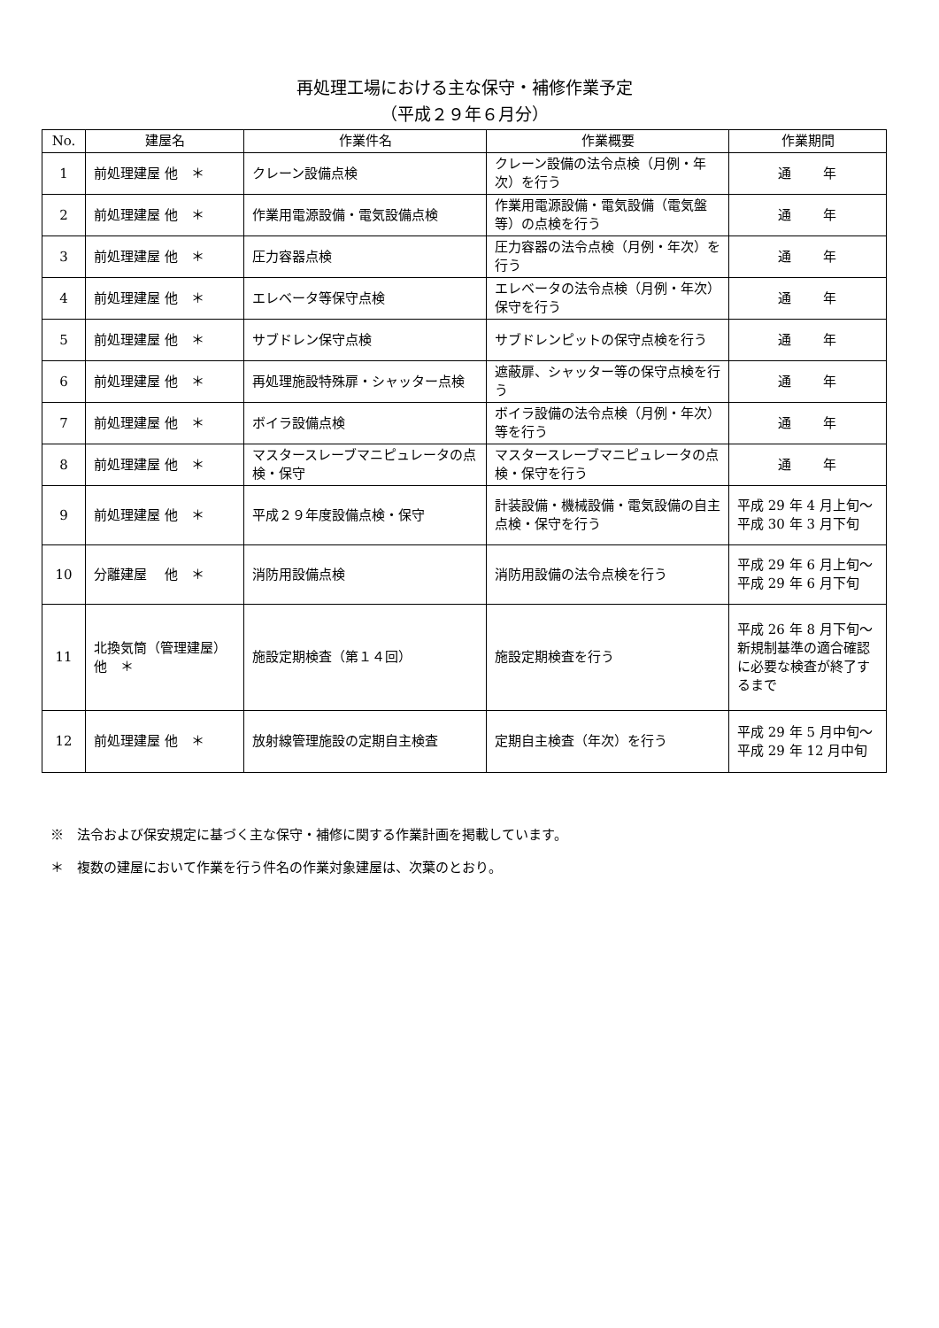再処理工場における主な保守・補修作業予定
（平成２９年６月分）
| No. | 建屋名 | 作業件名 | 作業概要 | 作業期間 |
| --- | --- | --- | --- | --- |
| 1 | 前処理建屋 他 ＊ | クレーン設備点検 | クレーン設備の法令点検（月例・年次）を行う | 通 年 |
| 2 | 前処理建屋 他 ＊ | 作業用電源設備・電気設備点検 | 作業用電源設備・電気設備（電気盤等）の点検を行う | 通 年 |
| 3 | 前処理建屋 他 ＊ | 圧力容器点検 | 圧力容器の法令点検（月例・年次）を行う | 通 年 |
| 4 | 前処理建屋 他 ＊ | エレベータ等保守点検 | エレベータの法令点検（月例・年次）保守を行う | 通 年 |
| 5 | 前処理建屋 他 ＊ | サブドレン保守点検 | サブドレンピットの保守点検を行う | 通 年 |
| 6 | 前処理建屋 他 ＊ | 再処理施設特殊扉・シャッター点検 | 遮蔽扉、シャッター等の保守点検を行う | 通 年 |
| 7 | 前処理建屋 他 ＊ | ボイラ設備点検 | ボイラ設備の法令点検（月例・年次）等を行う | 通 年 |
| 8 | 前処理建屋 他 ＊ | マスタースレーブマニピュレータの点検・保守 | マスタースレーブマニピュレータの点検・保守を行う | 通 年 |
| 9 | 前処理建屋 他 ＊ | 平成２９年度設備点検・保守 | 計装設備・機械設備・電気設備の自主点検・保守を行う | 平成 29 年 4 月上旬～ 平成 30 年 3 月下旬 |
| 10 | 分離建屋 他 ＊ | 消防用設備点検 | 消防用設備の法令点検を行う | 平成 29 年 6 月上旬～ 平成 29 年 6 月下旬 |
| 11 | 北換気筒（管理建屋） 他 ＊ | 施設定期検査（第１４回） | 施設定期検査を行う | 平成 26 年 8 月下旬～ 新規制基準の適合確認に必要な検査が終了するまで |
| 12 | 前処理建屋 他 ＊ | 放射線管理施設の定期自主検査 | 定期自主検査（年次）を行う | 平成 29 年 5 月中旬～ 平成 29 年 12 月中旬 |
※　法令および保安規定に基づく主な保守・補修に関する作業計画を掲載しています。
＊　複数の建屋において作業を行う件名の作業対象建屋は、次葉のとおり。